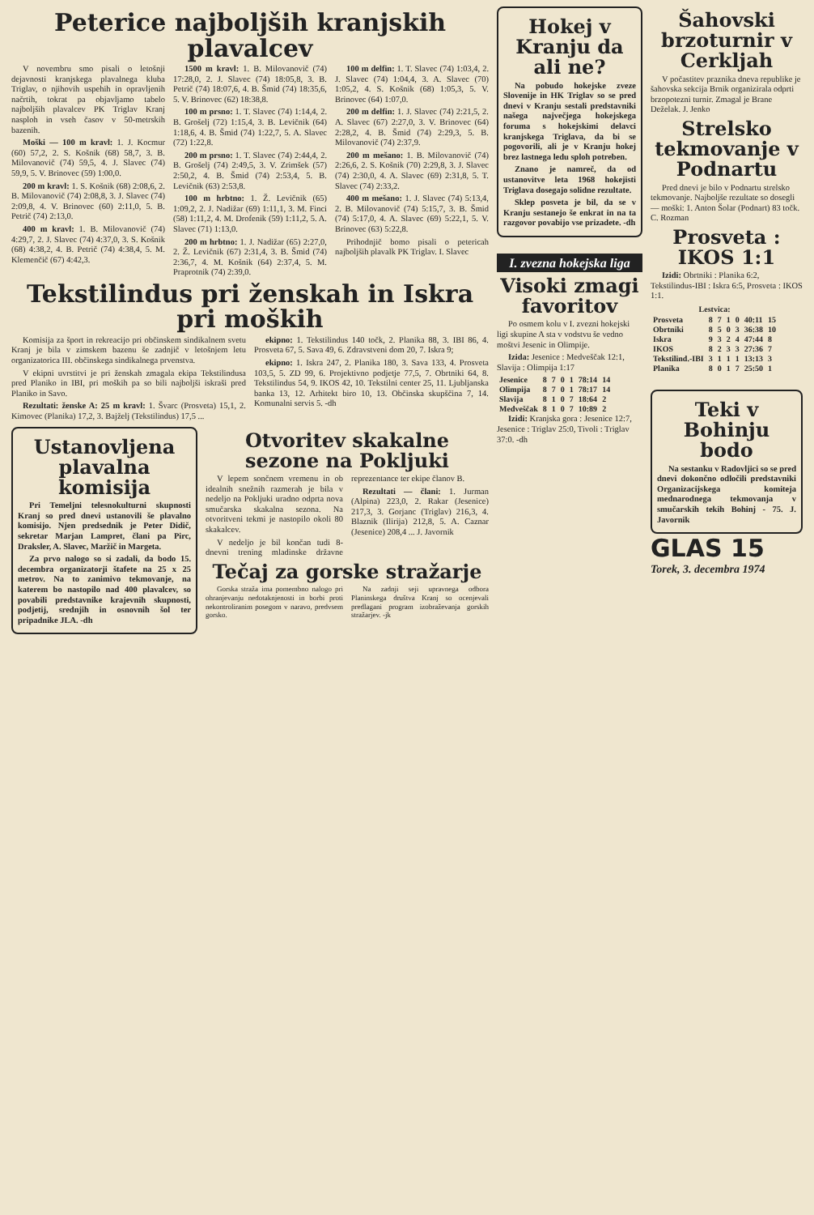Peterice najboljših kranjskih plavalcev
V novembru smo pisali o letošnji dejavnosti kranjskega plavalnega kluba Triglav, o njihovih uspehih in opravljenih načrtih, tokrat pa objavljamo tabelo najboljših plavalcev PK Triglav Kranj nasploh in vseh časov v 50-metrskih bazenih.
Moški — 100 m kravl: 1. J. Kocmur (60) 57,2, 2. S. Košnik (68) 58,7, 3. B. Milovanovič (74) 59,5, 4. J. Slavec (74) 59,9, 5. V. Brinovec (59) 1:00,0.
200 m kravl: 1. S. Košnik (68) 2:08,6, 2. B. Milovanovič (74) 2:08,8, 3. J. Slavec (74) 2:09,8, 4. V. Brinovec (60) 2:11,0, 5. B. Petrič (74) 2:13,0.
400 m kravl: 1. B. Milovanovič (74) 4:29,7, 2. J. Slavec (74) 4:37,0, 3. S. Košnik (68) 4:38,2, 4. B. Petrič (74) 4:38,4, 5. M. Klemenčič (67) 4:42,3.
1500 m kravl: 1. B. Milovanovič (74) 17:28,0, 2. J. Slavec (74) 18:05,8, 3. B. Petrič (74) 18:07,6, 4. B. Šmid (74) 18:35,6, 5. V. Brinovec (62) 18:38,8.
100 m prsno: 1. T. Slavec (74) 1:14,4, 2. B. Grošelj (72) 1:15,4, 3. B. Levičnik (64) 1:18,6, 4. B. Šmid (74) 1:22,7, 5. A. Slavec (72) 1:22,8.
200 m prsno: 1. T. Slavec (74) 2:44,4, 2. B. Grošelj (74) 2:49,5, 3. V. Zrimšek (57) 2:50,2, 4. B. Šmid (74) 2:53,4, 5. B. Levičnik (63) 2:53,8.
100 m hrbtno: 1. Ž. Levičnik (65) 1:09,2, 2. J. Nadižar (69) 1:11,1, 3. M. Finci (58) 1:11,2, 4. M. Drofenik (59) 1:11,2, 5. A. Slavec (71) 1:13,0.
200 m hrbtno: 1. J. Nadižar (65) 2:27,0, 2. Ž. Levičnik (67) 2:31,4, 3. B. Šmid (74) 2:36,7, 4. M. Košnik (64) 2:37,4, 5. M. Praprotnik (74) 2:39,0.
100 m delfin: 1. T. Slavec (74) 1:03,4, 2. J. Slavec (74) 1:04,4, 3. A. Slavec (70) 1:05,2, 4. S. Košnik (68) 1:05,3, 5. V. Brinovec (64) 1:07,0.
200 m delfin: 1. J. Slavec (74) 2:21,5, 2. A. Slavec (67) 2:27,0, 3. V. Brinovec (64) 2:28,2, 4. B. Šmid (74) 2:29,3, 5. B. Milovanovič (74) 2:37,9.
200 m mešano: 1. B. Milovanovič (74) 2:26,6, 2. S. Košnik (70) 2:29,8, 3. J. Slavec (74) 2:30,0, 4. A. Slavec (69) 2:31,8, 5. T. Slavec (74) 2:33,2.
400 m mešano: 1. J. Slavec (74) 5:13,4, 2. B. Milovanovič (74) 5:15,7, 3. B. Šmid (74) 5:17,0, 4. A. Slavec (69) 5:22,1, 5. V. Brinovec (63) 5:22,8.
Prihodnjič bomo pisali o petericah najboljših plavalk PK Triglav. I. Slavec
Tekstilindus pri ženskah in Iskra pri moških
Komisija za šport in rekreacijo pri občinskem sindikalnem svetu Kranj je bila v zimskem bazenu še zadnjič v letošnjem letu organizatorica III. občinskega sindikalnega prvenstva.
V ekipni uvrstitvi je pri ženskah zmagala ekipa Tekstilindusa pred Planiko in IBI, pri moških pa so bili najboljši iskraši pred Planiko in Savo.
Rezultati: ženske A: 25 m kravl: 1. Švarc (Prosveta) 15,1, 2. Kimovec (Planika) 17,2, 3. Bajželj (Tekstilindus) 17,5 ...
ekipno: 1. Tekstilindus 140 točk, 2. Planika 88, 3. IBI 86, 4. Prosveta 67, 5. Sava 49, 6. Zdravstveni dom 20, 7. Iskra 9;
ekipno: 1. Iskra 247, 2. Planika 180, 3. Sava 133, 4. Prosveta 103,5, 5. ZD 99, 6. Projektivno podjetje 77,5, 7. Obrtniki 64, 8. Tekstilindus 54, 9. IKOS 42, 10. Tekstilni center 25, 11. Ljubljanska banka 13, 12. Arhitekt biro 10, 13. Občinska skupščina 7, 14. Komunalni servis 5. -dh
Ustanovljena plavalna komisija
Pri Temeljni telesnokulturni skupnosti Kranj so pred dnevi ustanovili še plavalno komisijo. Njen predsednik je Peter Didič, sekretar Marjan Lampret, člani pa Pirc, Draksler, A. Slavec, Maržič in Margeta.
Za prvo nalogo so si zadali, da bodo 15. decembra organizatorji štafete na 25 x 25 metrov. Na to zanimivo tekmovanje, na katerem bo nastopilo nad 400 plavalcev, so povabili predstavnike krajevnih skupnosti, podjetij, srednjih in osnovnih šol ter pripadnike JLA. -dh
Otvoritev skakalne sezone na Pokljuki
V lepem sončnem vremenu in ob idealnih snežnih razmerah je bila v nedeljo na Pokljuki uradno odprta nova smučarska skakalna sezona. Na otvoritveni tekmi je nastopilo okoli 80 skakalcev.
V nedeljo je bil končan tudi 8-dnevni trening mladinske državne reprezentance ter ekipe članov B.
Rezultati — člani: 1. Jurman (Alpina) 223,0, 2. Rakar (Jesenice) 217,3, 3. Gorjanc (Triglav) 216,3, 4. Blaznik (Ilirija) 212,8, 5. A. Caznar (Jesenice) 208,4 ... J. Javornik
Tečaj za gorske stražarje
Gorska straža ima pomembno nalogo pri ohranjevanju nedotaknjenosti in borbi proti nekontroliranim posegom v naravo, predvsem gorsko.
Na zadnji seji upravnega odbora Planinskega društva Kranj so ocenjevali predlagani program izobraževanja gorskih stražarjev. -jk
Hokej v Kranju da ali ne?
Na pobudo hokejske zveze Slovenije in HK Triglav so se pred dnevi v Kranju sestali predstavniki našega največjega hokejskega foruma s hokejskimi delavci kranjskega Triglava, da bi se pogovorili, ali je v Kranju hokej brez lastnega ledu sploh potreben.
Znano je namreč, da od ustanovitve leta 1968 hokejisti Triglava dosegajo solidne rezultate.
Sklep posveta je bil, da se v Kranju sestanejo še enkrat in na ta razgovor povabijo vse prizadete. -dh
I. zvezna hokejska liga
Visoki zmagi favoritov
Po osmem kolu v I. zvezni hokejski ligi skupine A sta v vodstvu še vedno moštvi Jesenic in Olimpije.
Izida: Jesenice : Medveščak 12:1, Slavija : Olimpija 1:17
| Jesenice | 8 | 7 | 0 | 1 | 78:14 | 14 |
| Olimpija | 8 | 7 | 0 | 1 | 78:17 | 14 |
| Slavija | 8 | 1 | 0 | 7 | 18:64 | 2 |
| Medveščak | 8 | 1 | 0 | 7 | 10:89 | 2 |
Izidi: Kranjska gora : Jesenice 12:7, Jesenice : Triglav 25:0, Tivoli : Triglav 37:0. -dh
Šahovski brzoturnir v Cerkljah
V počastitev praznika dneva republike je šahovska sekcija Brnik organizirala odprti brzopotezni turnir. Zmagal je Brane Deželak. J. Jenko
Strelsko tekmovanje v Podnartu
Pred dnevi je bilo v Podnartu strelsko tekmovanje. Najboljše rezultate so dosegli — moški: 1. Anton Šolar (Podnart) 83 točk. C. Rozman
Prosveta : IKOS 1:1
Izidi: Obrtniki : Planika 6:2, Tekstilindus-IBI : Iskra 6:5, Prosveta : IKOS 1:1.
| Lestvica: | | | | | | |
| --- | --- | --- | --- | --- | --- | --- |
| Prosveta | 8 | 7 | 1 | 0 | 40:11 | 15 |
| Obrtniki | 8 | 5 | 0 | 3 | 36:38 | 10 |
| Iskra | 9 | 3 | 2 | 4 | 47:44 | 8 |
| IKOS | 8 | 2 | 3 | 3 | 27:36 | 7 |
| Tekstilind.-IBI | 3 | 1 | 1 | 1 | 13:13 | 3 |
| Planika | 8 | 0 | 1 | 7 | 25:50 | 1 |
Teki v Bohinju bodo
Na sestanku v Radovljici so se pred dnevi dokončno odločili predstavniki Organizacijskega komiteja mednarodnega tekmovanja v smučarskih tekih Bohinj - 75. J. Javornik
GLAS 15
Torek, 3. decembra 1974